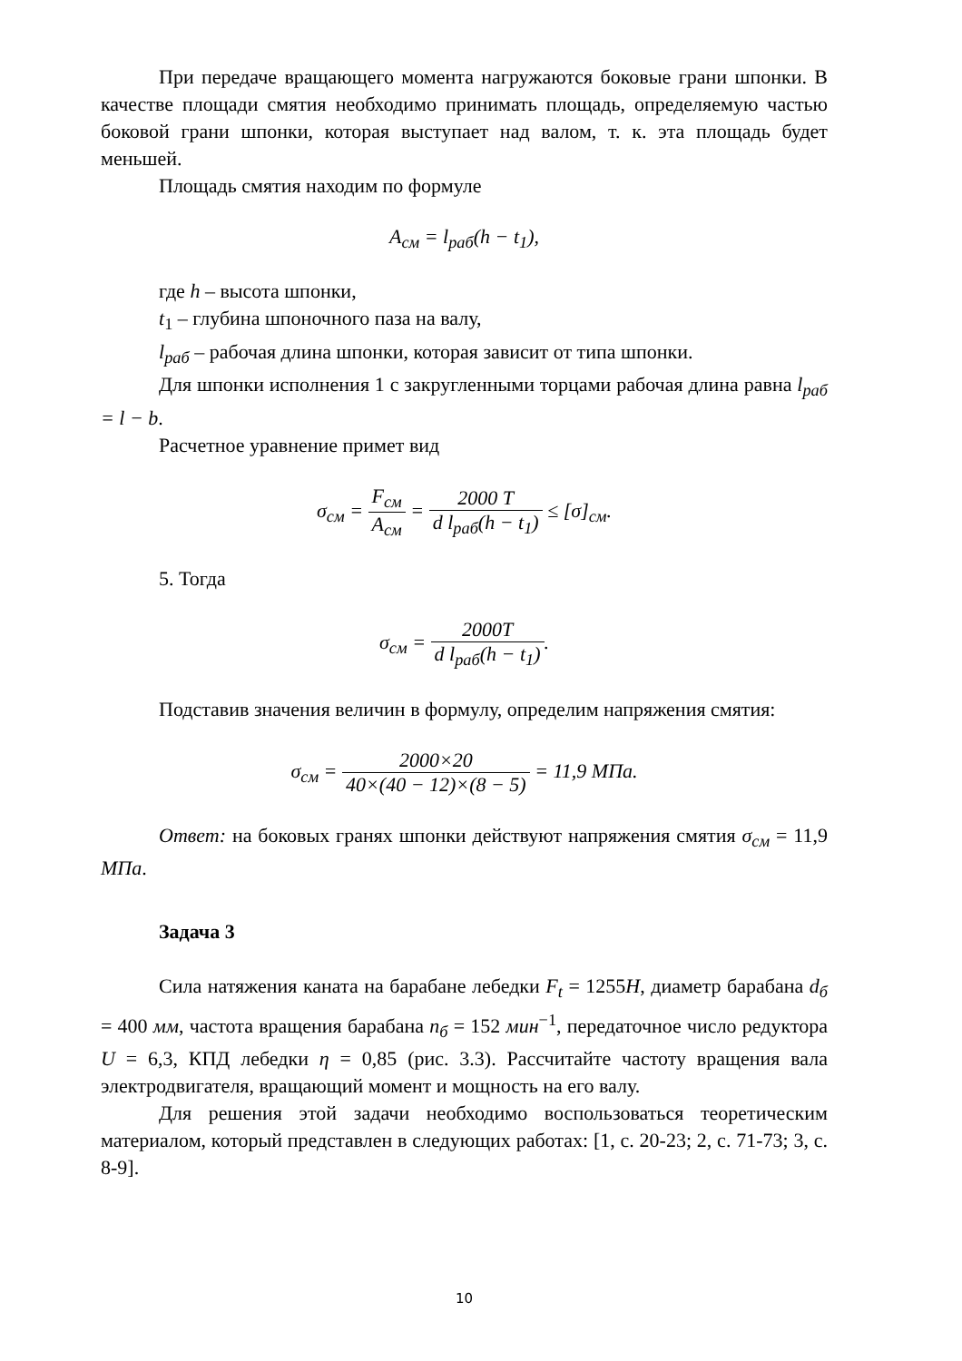При передаче вращающего момента нагружаются боковые грани шпонки. В качестве площади смятия необходимо принимать площадь, определяемую частью боковой грани шпонки, которая выступает над валом, т. к. эта площадь будет меньшей.
Площадь смятия находим по формуле
A<sub>см</sub> = l<sub>раб</sub>(h − t<sub>1</sub>),
где h – высота шпонки,
t<sub>1</sub> – глубина шпоночного паза на валу,
l<sub>раб</sub> – рабочая длина шпонки, которая зависит от типа шпонки.
Для шпонки исполнения 1 с закругленными торцами рабочая длина равна l<sub>раб</sub> = l − b.
Расчетное уравнение примет вид
σ<sub>см</sub> = F<sub>см</sub> A<sub>см</sub> = 2000 T d l<sub>раб</sub>(h − t<sub>1</sub>) ≤ [σ]<sub>см</sub>.
5. Тогда
σ<sub>см</sub> = 2000T d l<sub>раб</sub>(h − t<sub>1</sub>).
Подставив значения величин в формулу, определим напряжения смятия:
σ<sub>см</sub> = 2000×20 40×(40 − 12)×(8 − 5) = 11,9 МПа.
Ответ: на боковых гранях шпонки действуют напряжения смятия σ<sub>см</sub> = 11,9 МПа.
Задача 3
Сила натяжения каната на барабане лебедки F<sub>t</sub> = 1255Н, диаметр барабана d<sub>б</sub> = 400 мм, частота вращения барабана n<sub>б</sub> = 152 мин<sup>−1</sup>, передаточное число редуктора U = 6,3, КПД лебедки η = 0,85 (рис. 3.3). Рассчитайте частоту вращения вала электродвигателя, вращающий момент и мощность на его валу.
Для решения этой задачи необходимо воспользоваться теоретическим материалом, который представлен в следующих работах: [1, с. 20-23; 2, с. 71-73; 3, с. 8-9].
10